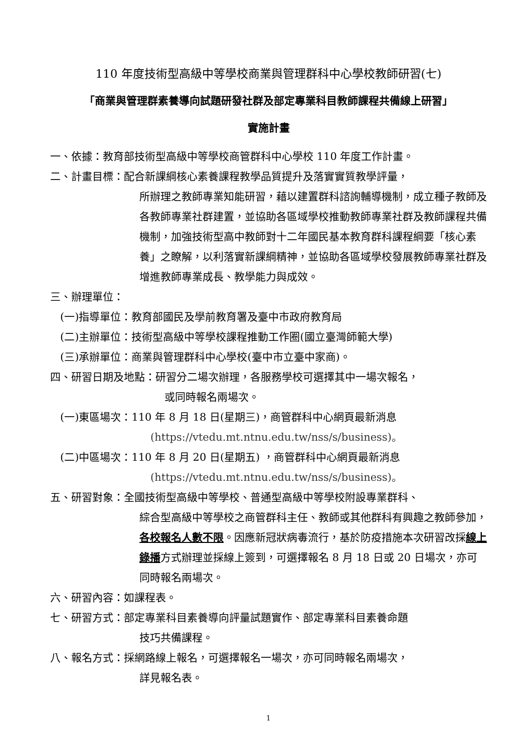110 年度技術型高級中等學校商業與管理群科中心學校教師研習(七)
「商業與管理群素養導向試題研發社群及部定專業科目教師課程共備線上研習」
實施計畫
一、依據：教育部技術型高級中等學校商管群科中心學校 110 年度工作計畫。
二、計畫目標：配合新課綱核心素養課程教學品質提升及落實實質教學評量，
所辦理之教師專業知能研習，藉以建置群科諮詢輔導機制，成立種子教師及各教師專業社群建置，並協助各區域學校推動教師專業社群及教師課程共備機制，加強技術型高中教師對十二年國民基本教育群科課程綱要「核心素養」之瞭解，以利落實新課綱精神，並協助各區域學校發展教師專業社群及增進教師專業成長、教學能力與成效。
三、辦理單位：
(一)指導單位：教育部國民及學前教育署及臺中市政府教育局
(二)主辦單位：技術型高級中等學校課程推動工作圈(國立臺灣師範大學)
(三)承辦單位：商業與管理群科中心學校(臺中市立臺中家商)。
四、研習日期及地點：研習分二場次辦理，各服務學校可選擇其中一場次報名，
或同時報名兩場次。
(一)東區場次：110 年 8 月 18 日(星期三)，商管群科中心網頁最新消息
(https://vtedu.mt.ntnu.edu.tw/nss/s/business)。
(二)中區場次：110 年 8 月 20 日(星期五) ，商管群科中心網頁最新消息
(https://vtedu.mt.ntnu.edu.tw/nss/s/business)。
五、研習對象：全國技術型高級中等學校、普通型高級中等學校附設專業群科、
綜合型高級中等學校之商管群科主任、教師或其他群科有興趣之教師參加，各校報名人數不限。因應新冠狀病毒流行，基於防疫措施本次研習改採線上錄播方式辦理並採線上簽到，可選擇報名 8 月 18 日或 20 日場次，亦可同時報名兩場次。
六、研習內容：如課程表。
七、研習方式：部定專業科目素養導向評量試題實作、部定專業科目素養命題
技巧共備課程。
八、報名方式：採網路線上報名，可選擇報名一場次，亦可同時報名兩場次，
詳見報名表。
1